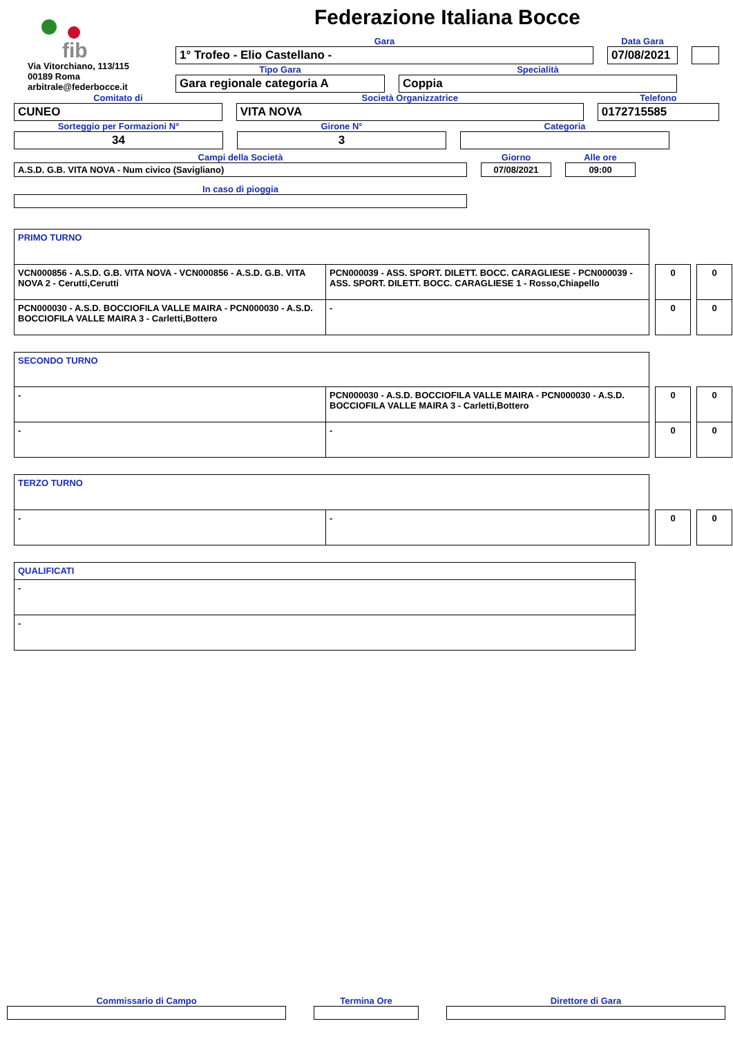fib
Via Vitorchiano, 113/115
00189 Roma
arbitrale@federbocce.it
Federazione Italiana Bocce
Gara
1° Trofeo - Elio Castellano -
Data Gara
07/08/2021
Tipo Gara
Gara regionale categoria A
Specialità
Coppia
Comitato di
CUNEO
Società Organizzatrice
VITA NOVA
Telefono
0172715585
Sorteggio per Formazioni N°
34
Girone N°
3
Categoria
Campi della Società
A.S.D. G.B. VITA NOVA - Num civico (Savigliano)
Giorno
07/08/2021
Alle ore
09:00
In caso di pioggia
| PRIMO TURNO | | | | | |
| VCN000856 - A.S.D. G.B. VITA NOVA - VCN000856 - A.S.D. G.B. VITA NOVA 2 - Cerutti,Cerutti | PCN000039 - ASS. SPORT. DILETT. BOCC. CARAGLIESE - PCN000039 - ASS. SPORT. DILETT. BOCC. CARAGLIESE 1 - Rosso,Chiapello | | 0 | | 0 |
| PCN000030 - A.S.D. BOCCIOFILA VALLE MAIRA - PCN000030 - A.S.D. BOCCIOFILA VALLE MAIRA 3 - Carletti,Bottero | - | | 0 | | 0 |
| SECONDO TURNO | | | | | |
| - | PCN000030 - A.S.D. BOCCIOFILA VALLE MAIRA - PCN000030 - A.S.D. BOCCIOFILA VALLE MAIRA 3 - Carletti,Bottero | | 0 | | 0 |
| - | - | | 0 | | 0 |
| TERZO TURNO | | | | | |
| - | - | | 0 | | 0 |
| QUALIFICATI |
| - |
| - |
Commissario di Campo
Termina Ore
Direttore di Gara